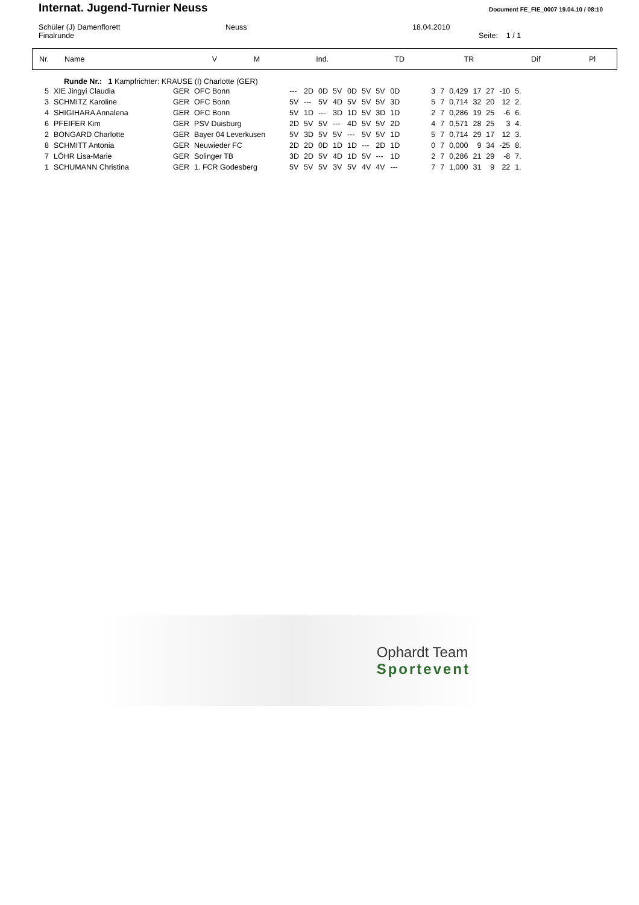Internat. Jugend-Turnier Neuss
Document FE_FIE_0007 19.04.10 / 08:10
Schüler (J) Damenflorett
Finalrunde
Neuss 18.04.2010
Seite: 1 / 1
| Nr. | Name | V | M | Ind. | TD | TR | Dif | Pl |
| --- | --- | --- | --- | --- | --- | --- | --- | --- |
Runde Nr.: 1 Kampfrichter: KRAUSE (I) Charlotte (GER)
| 5 | XIE Jingyi Claudia | GER | OFC Bonn | --- | 2D | 0D | 5V | 0D | 5V | 5V | 0D | 3 | 7 | 0,429 | 17 | 27 | -10 | 5. |
| 3 | SCHMITZ Karoline | GER | OFC Bonn | 5V | --- | 5V | 4D | 5V | 5V | 5V | 3D | 5 | 7 | 0,714 | 32 | 20 | 12 | 2. |
| 4 | SHIGIHARA Annalena | GER | OFC Bonn | 5V | 1D | --- | 3D | 1D | 5V | 3D | 1D | 2 | 7 | 0,286 | 19 | 25 | -6 | 6. |
| 6 | PFEIFER Kim | GER | PSV Duisburg | 2D | 5V | 5V | --- | 4D | 5V | 5V | 2D | 4 | 7 | 0,571 | 28 | 25 | 3 | 4. |
| 2 | BONGARD Charlotte | GER | Bayer 04 Leverkusen | 5V | 3D | 5V | 5V | --- | 5V | 5V | 1D | 5 | 7 | 0,714 | 29 | 17 | 12 | 3. |
| 8 | SCHMITT Antonia | GER | Neuwieder FC | 2D | 2D | 0D | 1D | 1D | --- | 2D | 1D | 0 | 7 | 0,000 | 9 | 34 | -25 | 8. |
| 7 | LÖHR Lisa-Marie | GER | Solinger TB | 3D | 2D | 5V | 4D | 1D | 5V | --- | 1D | 2 | 7 | 0,286 | 21 | 29 | -8 | 7. |
| 1 | SCHUMANN Christina | GER | 1. FCR Godesberg | 5V | 5V | 5V | 3V | 5V | 4V | 4V | --- | 7 | 7 | 1,000 | 31 | 9 | 22 | 1. |
Ophardt Team
Sportevent